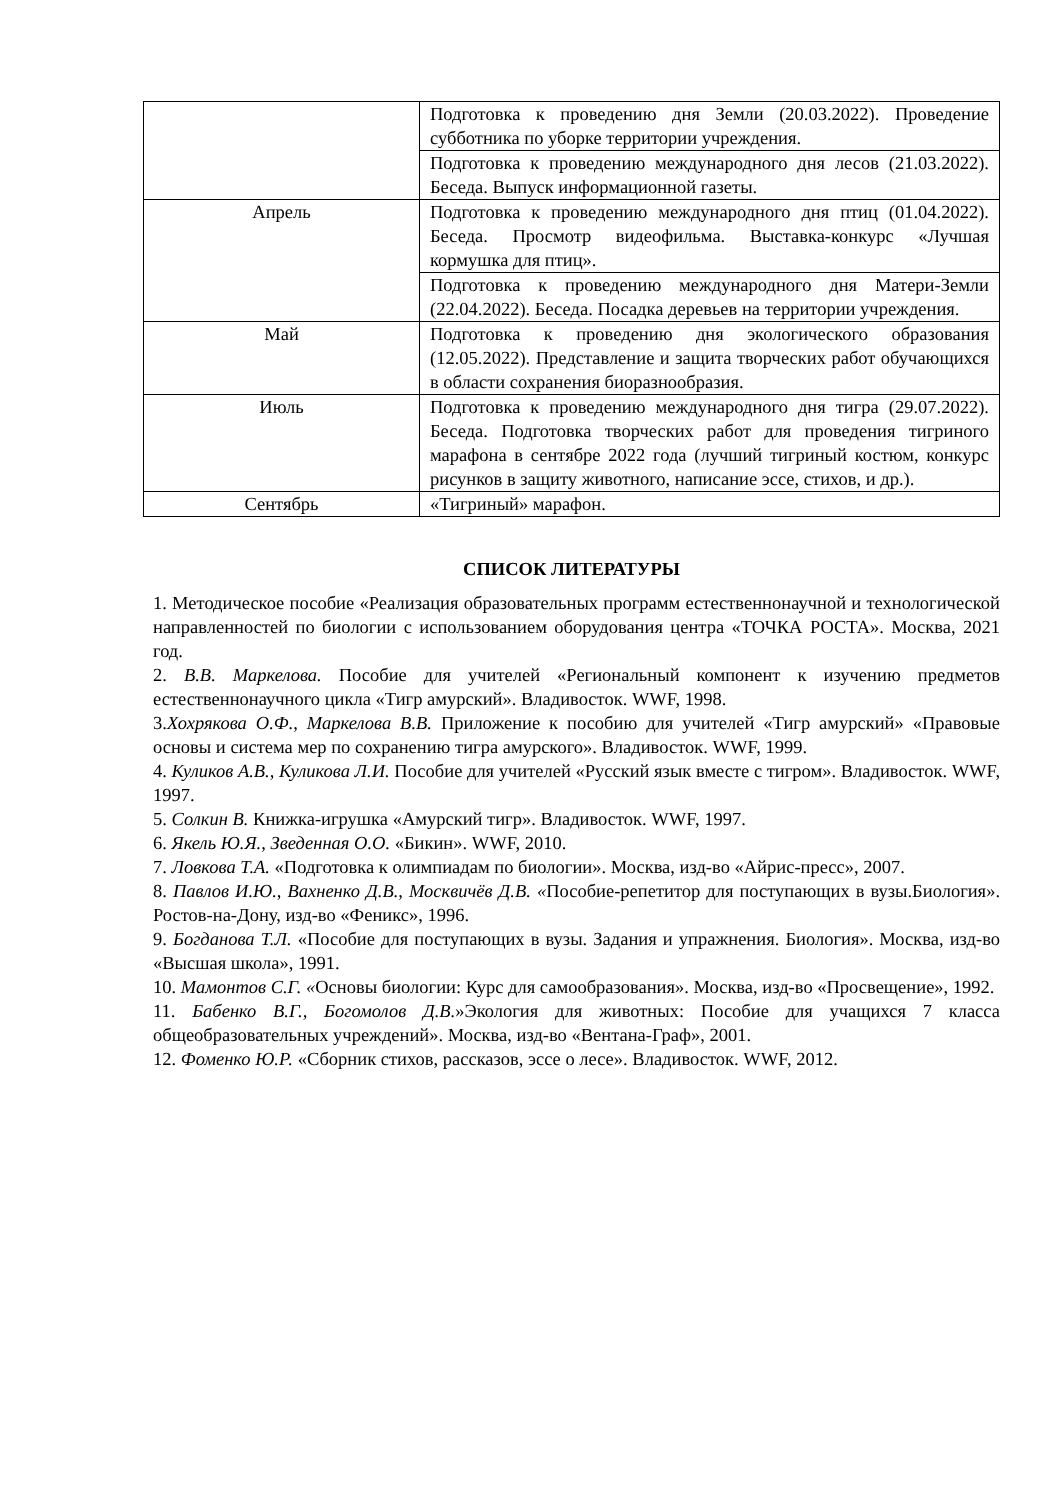| | Подготовка к проведению дня Земли (20.03.2022). Проведение субботника по уборке территории учреждения. |
| | Подготовка к проведению международного дня лесов (21.03.2022). Беседа. Выпуск информационной газеты. |
| Апрель | Подготовка к проведению международного дня птиц (01.04.2022). Беседа. Просмотр видеофильма. Выставка-конкурс «Лучшая кормушка для птиц». |
| | Подготовка к проведению международного дня Матери-Земли (22.04.2022). Беседа. Посадка деревьев на территории учреждения. |
| Май | Подготовка к проведению дня экологического образования (12.05.2022). Представление и защита творческих работ обучающихся в области сохранения биоразнообразия. |
| Июль | Подготовка к проведению международного дня тигра (29.07.2022). Беседа. Подготовка творческих работ для проведения тигриного марафона в сентябре 2022 года (лучший тигриный костюм, конкурс рисунков в защиту животного, написание эссе, стихов, и др.). |
| Сентябрь | «Тигриный» марафон. |
СПИСОК ЛИТЕРАТУРЫ
1. Методическое пособие «Реализация образовательных программ естественнонаучной и технологической направленностей по биологии с использованием оборудования центра «ТОЧКА РОСТА». Москва, 2021 год.
2. В.В. Маркелова. Пособие для учителей «Региональный компонент к изучению предметов естественнонаучного цикла «Тигр амурский». Владивосток. WWF, 1998.
3.Хохрякова О.Ф., Маркелова В.В. Приложение к пособию для учителей «Тигр амурский» «Правовые основы и система мер по сохранению тигра амурского». Владивосток. WWF, 1999.
4. Куликов А.В., Куликова Л.И. Пособие для учителей «Русский язык вместе с тигром». Владивосток. WWF, 1997.
5. Солкин В. Книжка-игрушка «Амурский тигр». Владивосток. WWF, 1997.
6. Якель Ю.Я., Зведенная О.О. «Бикин». WWF, 2010.
7. Ловкова Т.А. «Подготовка к олимпиадам по биологии». Москва, изд-во «Айрис-пресс», 2007.
8. Павлов И.Ю., Вахненко Д.В., Москвичёв Д.В. «Пособие-репетитор для поступающих в вузы.Биология». Ростов-на-Дону, изд-во «Феникс», 1996.
9. Богданова Т.Л. «Пособие для поступающих в вузы. Задания и упражнения. Биология». Москва, изд-во «Высшая школа», 1991.
10. Мамонтов С.Г. «Основы биологии: Курс для самообразования». Москва, изд-во «Просвещение», 1992.
11. Бабенко В.Г., Богомолов Д.В.»Экология для животных: Пособие для учащихся 7 класса общеобразовательных учреждений». Москва, изд-во «Вентана-Граф», 2001.
12. Фоменко Ю.Р. «Сборник стихов, рассказов, эссе о лесе». Владивосток. WWF, 2012.